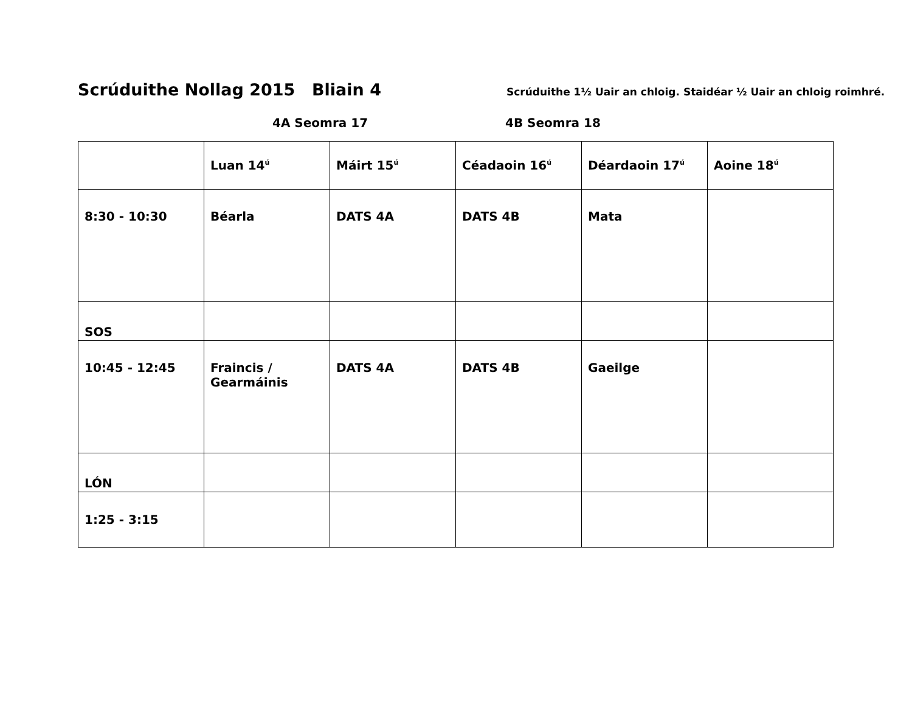Scrúduithe Nollag 2015 Bliain 4 Scrúduithe 1½ Uair an chloig. Staidéar ½ Uair an chloig roimhré.
4A Seomra 17 4B Seomra 18
| | Luan 14<sup>ú</sup> | Máirt 15<sup>ú</sup> | Céadaoin 16<sup>ú</sup> | Déardaoin 17<sup>ú</sup> | Aoine 18<sup>ú</sup> |
| --- | --- | --- | --- | --- | --- |
| 8:30 - 10:30 | Béarla | DATS 4A | DATS 4B | Mata | |
| SOS | | | | | |
| 10:45 - 12:45 | Fraincis / Gearmáinis | DATS 4A | DATS 4B | Gaeilge | |
| LÓN | | | | | |
| 1:25 - 3:15 | | | | | |